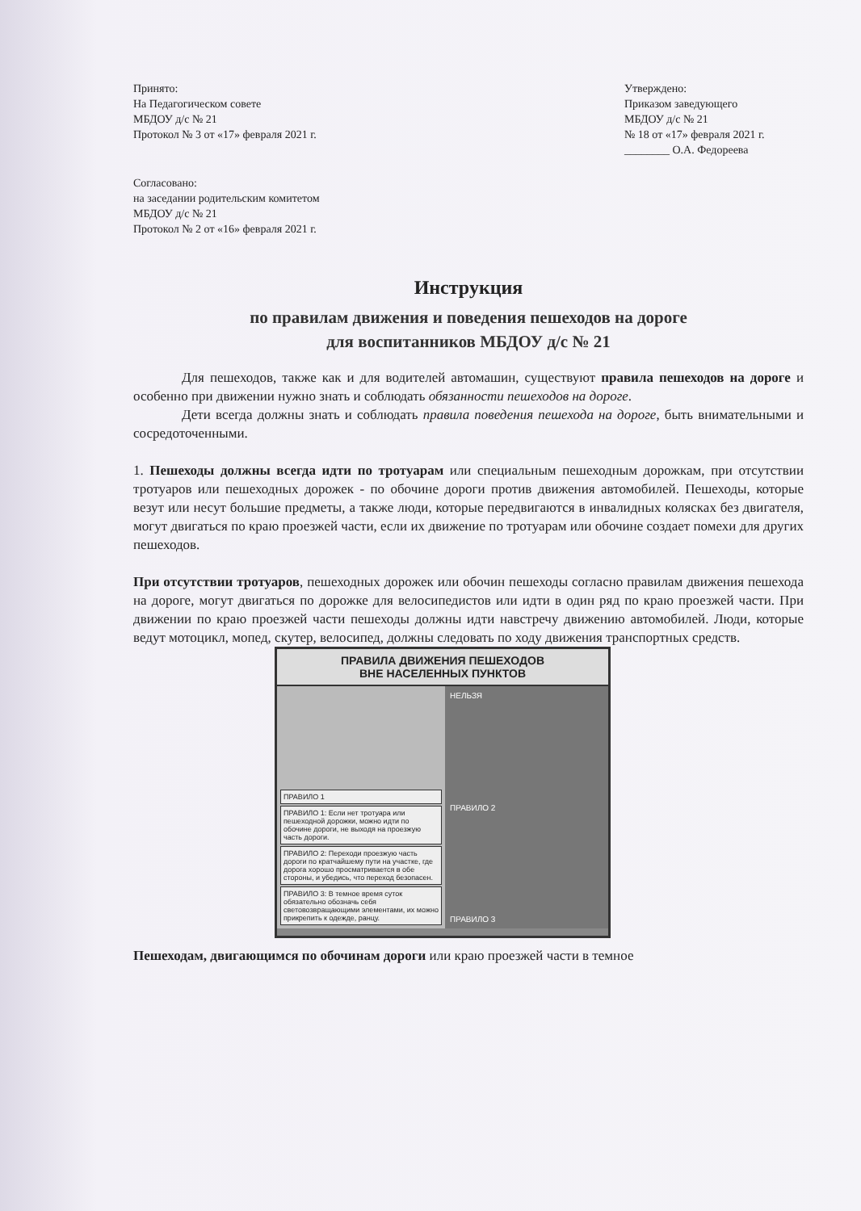Принято:
На Педагогическом совете
МБДОУ д/с № 21
Протокол № 3 от «17» февраля 2021 г.
Утверждено:
Приказом заведующего
МБДОУ д/с № 21
№ 18 от «17» февраля 2021 г.
________ О.А. Федореева
Согласовано:
на заседании родительским комитетом
МБДОУ д/с № 21
Протокол № 2 от «16» февраля 2021 г.
Инструкция
по правилам движения и поведения пешеходов на дороге
для воспитанников МБДОУ д/с № 21
Для пешеходов, также как и для водителей автомашин, существуют правила пешеходов на дороге и особенно при движении нужно знать и соблюдать обязанности пешеходов на дороге.
Дети всегда должны знать и соблюдать правила поведения пешехода на дороге, быть внимательными и сосредоточенными.
1. Пешеходы должны всегда идти по тротуарам или специальным пешеходным дорожкам, при отсутствии тротуаров или пешеходных дорожек - по обочине дороги против движения автомобилей. Пешеходы, которые везут или несут большие предметы, а также люди, которые передвигаются в инвалидных колясках без двигателя, могут двигаться по краю проезжей части, если их движение по тротуарам или обочине создает помехи для других пешеходов.
При отсутствии тротуаров, пешеходных дорожек или обочин пешеходы согласно правилам движения пешехода на дороге, могут двигаться по дорожке для велосипедистов или идти в один ряд по краю проезжей части. При движении по краю проезжей части пешеходы должны идти навстречу движению автомобилей. Люди, которые ведут мотоцикл, мопед, скутер, велосипед, должны следовать по ходу движения транспортных средств.
ПРАВИЛА ДВИЖЕНИЯ ПЕШЕХОДОВ
ВНЕ НАСЕЛЕННЫХ ПУНКТОВ
ПРАВИЛО 1
ПРАВИЛО 1: Если нет тротуара или пешеходной дорожки, можно идти по обочине дороги, не выходя на проезжую часть дороги.
ПРАВИЛО 2: Переходи проезжую часть дороги по кратчайшему пути на участке, где дорога хорошо просматривается в обе стороны, и убедись, что переход безопасен.
ПРАВИЛО 3: В темное время суток обязательно обозначь себя световозвращающими элементами, их можно прикрепить к одежде, ранцу.
НЕЛЬЗЯ
ПРАВИЛО 2
ПРАВИЛО 3
Пешеходам, двигающимся по обочинам дороги или краю проезжей части в темное